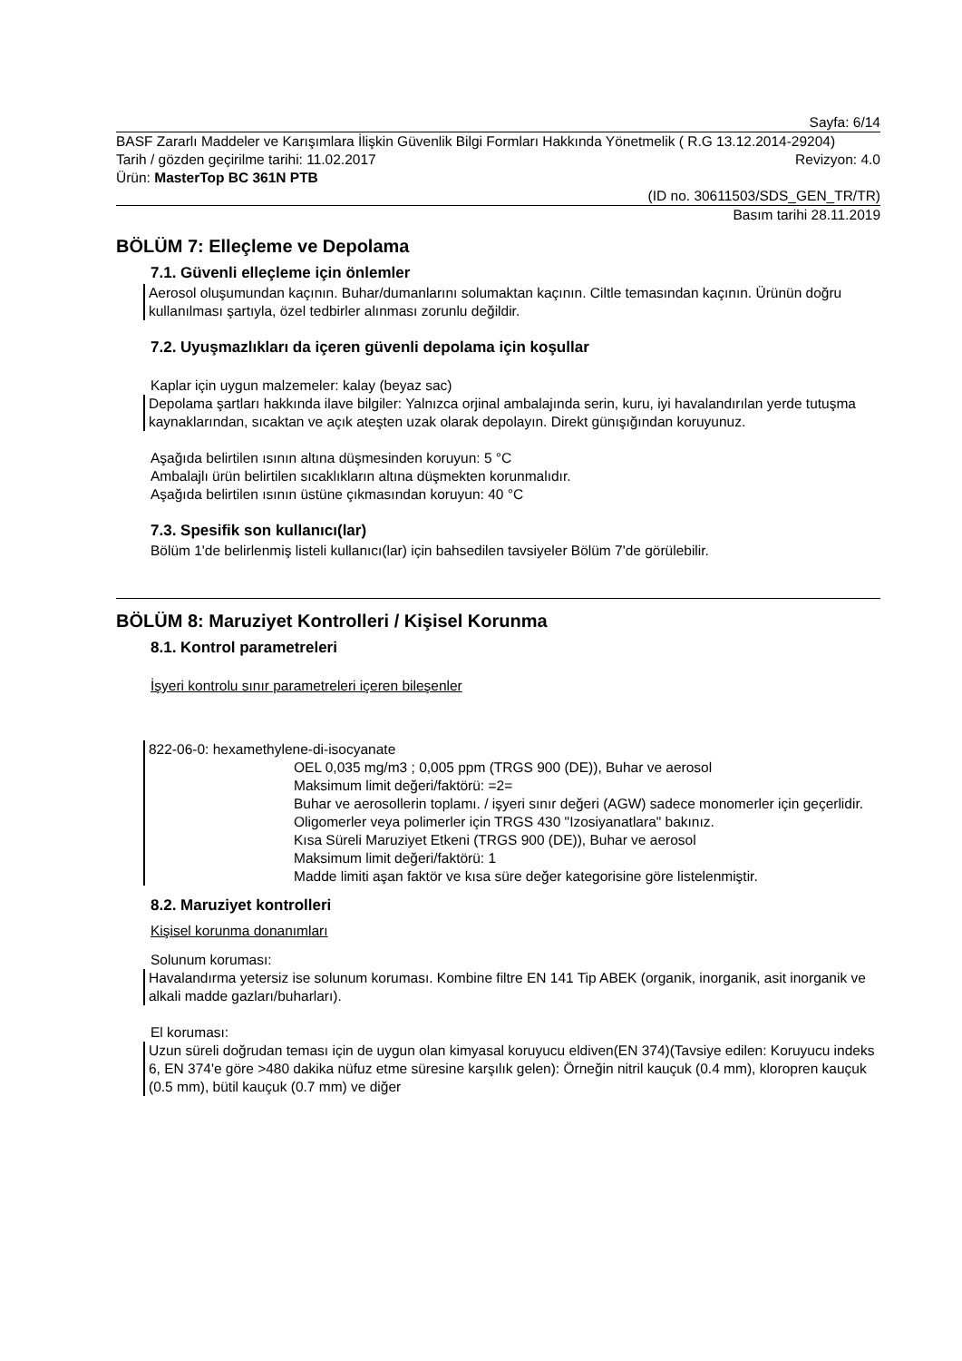Sayfa: 6/14
BASF Zararlı Maddeler ve Karışımlara İlişkin Güvenlik Bilgi Formları Hakkında Yönetmelik ( R.G 13.12.2014-29204)
Tarih / gözden geçirilme tarihi: 11.02.2017 Revizyon: 4.0
Ürün: MasterTop BC 361N PTB
(ID no. 30611503/SDS_GEN_TR/TR)
Basım tarihi 28.11.2019
BÖLÜM 7: Elleçleme ve Depolama
7.1. Güvenli elleçleme için önlemler
Aerosol oluşumundan kaçının. Buhar/dumanlarını solumaktan kaçının. Ciltle temasından kaçının. Ürünün doğru kullanılması şartıyla, özel tedbirler alınması zorunlu değildir.
7.2. Uyuşmazlıkları da içeren güvenli depolama için koşullar
Kaplar için uygun malzemeler: kalay (beyaz sac)
Depolama şartları hakkında ilave bilgiler: Yalnızca orjinal ambalajında serin, kuru, iyi havalandırılan yerde tutuşma kaynaklarından, sıcaktan ve açık ateşten uzak olarak depolayın. Direkt günışığından koruyunuz.
Aşağıda belirtilen ısının altına düşmesinden koruyun: 5 °C
Ambalajlı ürün belirtilen sıcaklıkların altına düşmekten korunmalıdır.
Aşağıda belirtilen ısının üstüne çıkmasından koruyun: 40 °C
7.3. Spesifik son kullanıcı(lar)
Bölüm 1'de belirlenmiş listeli kullanıcı(lar) için bahsedilen tavsiyeler Bölüm 7'de görülebilir.
BÖLÜM 8: Maruziyet Kontrolleri / Kişisel Korunma
8.1. Kontrol parametreleri
İşyeri kontrolu sınır parametreleri içeren bileşenler
822-06-0: hexamethylene-di-isocyanate
OEL 0,035 mg/m3 ; 0,005 ppm (TRGS 900 (DE)), Buhar ve aerosol
Maksimum limit değeri/faktörü: =2=
Buhar ve aerosollerin toplamı. / işyeri sınır değeri (AGW) sadece monomerler için geçerlidir. Oligomerler veya polimerler için TRGS 430 "Izosiyanatlara" bakınız.
Kısa Süreli Maruziyet Etkeni (TRGS 900 (DE)), Buhar ve aerosol
Maksimum limit değeri/faktörü: 1
Madde limiti aşan faktör ve kısa süre değer kategorisine göre listelenmiştir.
8.2. Maruziyet kontrolleri
Kişisel korunma donanımları
Solunum koruması:
Havalandırma yetersiz ise solunum koruması. Kombine filtre EN 141 Tip ABEK (organik, inorganik, asit inorganik ve alkali madde gazları/buharları).
El koruması:
Uzun süreli doğrudan teması için de uygun olan kimyasal koruyucu eldiven(EN 374)(Tavsiye edilen: Koruyucu indeks 6, EN 374'e göre >480 dakika nüfuz etme süresine karşılık gelen): Örneğin nitril kauçuk (0.4 mm), kloropren kauçuk (0.5 mm), bütil kauçuk (0.7 mm) ve diğer